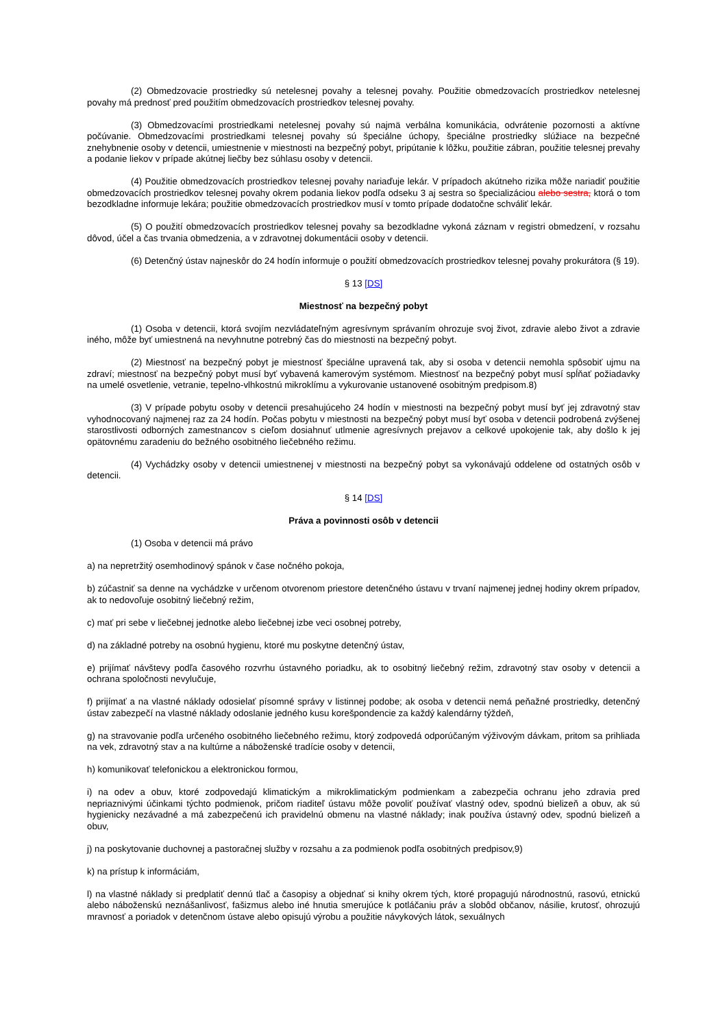(2) Obmedzovacie prostriedky sú netelesnej povahy a telesnej povahy. Použitie obmedzovacích prostriedkov netelesnej povahy má prednosť pred použitím obmedzovacích prostriedkov telesnej povahy.
(3) Obmedzovacími prostriedkami netelesnej povahy sú najmä verbálna komunikácia, odvrátenie pozornosti a aktívne počúvanie. Obmedzovacími prostriedkami telesnej povahy sú špeciálne úchopy, špeciálne prostriedky slúžiace na bezpečné znehybnenie osoby v detencii, umiestnenie v miestnosti na bezpečný pobyt, pripútanie k lôžku, použitie zábran, použitie telesnej prevahy a podanie liekov v prípade akútnej liečby bez súhlasu osoby v detencii.
(4) Použitie obmedzovacích prostriedkov telesnej povahy nariaďuje lekár. V prípadoch akútneho rizika môže nariadiť použitie obmedzovacích prostriedkov telesnej povahy okrem podania liekov podľa odseku 3 aj sestra so špecializáciou alebo sestra, ktorá o tom bezodkladne informuje lekára; použitie obmedzovacích prostriedkov musí v tomto prípade dodatočne schváliť lekár.
(5) O použití obmedzovacích prostriedkov telesnej povahy sa bezodkladne vykoná záznam v registri obmedzení, v rozsahu dôvod, účel a čas trvania obmedzenia, a v zdravotnej dokumentácii osoby v detencii.
(6) Detenčný ústav najneskôr do 24 hodín informuje o použití obmedzovacích prostriedkov telesnej povahy prokurátora (§ 19).
§ 13 [DS]
Miestnosť na bezpečný pobyt
(1) Osoba v detencii, ktorá svojím nezvládateľným agresívnym správaním ohrozuje svoj život, zdravie alebo život a zdravie iného, môže byť umiestnená na nevyhnutne potrebný čas do miestnosti na bezpečný pobyt.
(2) Miestnosť na bezpečný pobyt je miestnosť špeciálne upravená tak, aby si osoba v detencii nemohla spôsobiť ujmu na zdraví; miestnosť na bezpečný pobyt musí byť vybavená kamerovým systémom. Miestnosť na bezpečný pobyt musí spĺňať požiadavky na umelé osvetlenie, vetranie, tepelno-vlhkostnú mikroklímu a vykurovanie ustanovené osobitným predpisom.8)
(3) V prípade pobytu osoby v detencii presahujúceho 24 hodín v miestnosti na bezpečný pobyt musí byť jej zdravotný stav vyhodnocovaný najmenej raz za 24 hodín. Počas pobytu v miestnosti na bezpečný pobyt musí byť osoba v detencii podrobená zvýšenej starostlivosti odborných zamestnancov s cieľom dosiahnuť utlmenie agresívnych prejavov a celkové upokojenie tak, aby došlo k jej opätovnému zaradeniu do bežného osobitného liečebného režimu.
(4) Vychádzky osoby v detencii umiestnenej v miestnosti na bezpečný pobyt sa vykonávajú oddelene od ostatných osôb v detencii.
§ 14 [DS]
Práva a povinnosti osôb v detencii
(1) Osoba v detencii má právo
a) na nepretržitý osemhodinový spánok v čase nočného pokoja,
b) zúčastniť sa denne na vychádzke v určenom otvorenom priestore detenčného ústavu v trvaní najmenej jednej hodiny okrem prípadov, ak to nedovoľuje osobitný liečebný režim,
c) mať pri sebe v liečebnej jednotke alebo liečebnej izbe veci osobnej potreby,
d) na základné potreby na osobnú hygienu, ktoré mu poskytne detenčný ústav,
e) prijímať návštevy podľa časového rozvrhu ústavného poriadku, ak to osobitný liečebný režim, zdravotný stav osoby v detencii a ochrana spoločnosti nevylučuje,
f) prijímať a na vlastné náklady odosielať písomné správy v listinnej podobe; ak osoba v detencii nemá peňažné prostriedky, detenčný ústav zabezpečí na vlastné náklady odoslanie jedného kusu korešpondencie za každý kalendárny týždeň,
g) na stravovanie podľa určeného osobitného liečebného režimu, ktorý zodpovedá odporúčaným výživovým dávkam, pritom sa prihliada na vek, zdravotný stav a na kultúrne a náboženské tradície osoby v detencii,
h) komunikovať telefonickou a elektronickou formou,
i) na odev a obuv, ktoré zodpovedajú klimatickým a mikroklimatickým podmienkam a zabezpečia ochranu jeho zdravia pred nepriaznivými účinkami týchto podmienok, pričom riaditeľ ústavu môže povoliť používať vlastný odev, spodnú bielizeň a obuv, ak sú hygienicky nezávadné a má zabezpečenú ich pravidelnú obmenu na vlastné náklady; inak používa ústavný odev, spodnú bielizeň a obuv,
j) na poskytovanie duchovnej a pastoračnej služby v rozsahu a za podmienok podľa osobitných predpisov,9)
k) na prístup k informáciám,
l) na vlastné náklady si predplatiť dennú tlač a časopisy a objednať si knihy okrem tých, ktoré propagujú národnostnú, rasovú, etnickú alebo náboženskú neznášanlivosť, fašizmus alebo iné hnutia smerujúce k potláčaniu práv a slobôd občanov, násilie, krutosť, ohrozujú mravnosť a poriadok v detenčnom ústave alebo opisujú výrobu a použitie návykových látok, sexuálnych